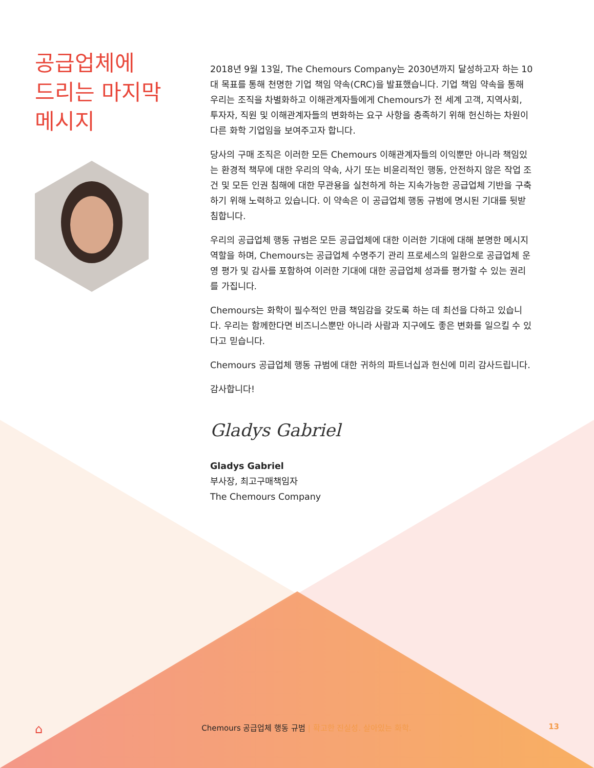공급업체에
드리는 마지막
메시지
2018년 9월 13일, The Chemours Company는 2030년까지 달성하고자 하는 10대 목표를 통해 천명한 기업 책임 약속(CRC)을 발표했습니다. 기업 책임 약속을 통해 우리는 조직을 차별화하고 이해관계자들에게 Chemours가 전 세계 고객, 지역사회, 투자자, 직원 및 이해관계자들의 변화하는 요구 사항을 충족하기 위해 헌신하는 차원이 다른 화학 기업임을 보여주고자 합니다.
당사의 구매 조직은 이러한 모든 Chemours 이해관계자들의 이익뿐만 아니라 책임있는 환경적 책무에 대한 우리의 약속, 사기 또는 비윤리적인 행동, 안전하지 않은 작업 조건 및 모든 인권 침해에 대한 무관용을 실천하게 하는 지속가능한 공급업체 기반을 구축하기 위해 노력하고 있습니다. 이 약속은 이 공급업체 행동 규범에 명시된 기대를 뒷받침합니다.
우리의 공급업체 행동 규범은 모든 공급업체에 대한 이러한 기대에 대해 분명한 메시지 역할을 하며, Chemours는 공급업체 수명주기 관리 프로세스의 일환으로 공급업체 운영 평가 및 감사를 포함하여 이러한 기대에 대한 공급업체 성과를 평가할 수 있는 권리를 가집니다.
Chemours는 화학이 필수적인 만큼 책임감을 갖도록 하는 데 최선을 다하고 있습니다. 우리는 함께한다면 비즈니스뿐만 아니라 사람과 지구에도 좋은 변화를 일으킬 수 있다고 믿습니다.
Chemours 공급업체 행동 규범에 대한 귀하의 파트너십과 헌신에 미리 감사드립니다.
감사합니다!
Gladys Gabriel
Gladys Gabriel
부사장, 최고구매책임자
The Chemours Company
⌂ Chemours 공급업체 행동 규범 | 확고한 진실성. 살아있는 화학. 13